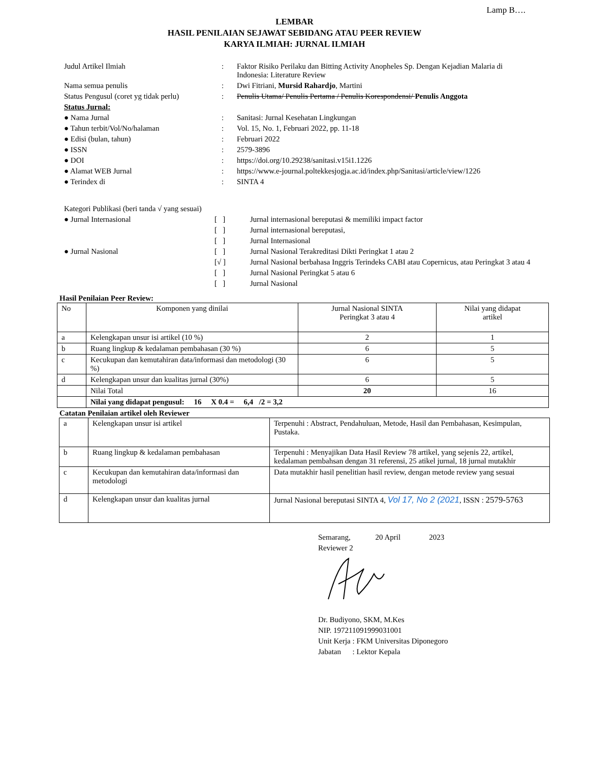Lamp B….
LEMBAR
HASIL PENILAIAN SEJAWAT SEBIDANG ATAU PEER REVIEW
KARYA ILMIAH: JURNAL ILMIAH
| Judul Artikel Ilmiah | : | Faktor Risiko Perilaku dan Bitting Activity Anopheles Sp. Dengan Kejadian Malaria di Indonesia: Literature Review |
| Nama semua penulis | : | Dwi Fitriani, Mursid Rahardjo , Martini |
| Status Pengusul (coret yg tidak perlu) | : | Penulis Utama/ Penulis Pertama / Penulis Korespondensi/ Penulis Anggota |
| Status Jurnal: | | |
| ● Nama Jurnal | : | Sanitasi: Jurnal Kesehatan Lingkungan |
| ● Tahun terbit/Vol/No/halaman | : | Vol. 15, No. 1, Februari 2022, pp. 11-18 |
| ● Edisi (bulan, tahun) | : | Februari 2022 |
| ● ISSN | : | 2579-3896 |
| ● DOI | : | https://doi.org/10.29238/sanitasi.v15i1.1226 |
| ● Alamat WEB Jurnal | : | https://www.e-journal.poltekkesjogja.ac.id/index.php/Sanitasi/article/view/1226 |
| ● Terindex di | : | SINTA 4 |
| Kategori Publikasi (beri tanda √ yang sesuai) | | |
| ● Jurnal Internasional | [ ] | Jurnal internasional bereputasi & memiliki impact factor |
| | [ ] | Jurnal internasional bereputasi, |
| | [ ] | Jurnal Internasional |
| ● Jurnal Nasional | [ ] | Jurnal Nasional Terakreditasi Dikti Peringkat 1 atau 2 |
| | [√ ] | Jurnal Nasional berbahasa Inggris Terindeks CABI atau Copernicus, atau Peringkat 3 atau 4 |
| | [ ] | Jurnal Nasional Peringkat 5 atau 6 |
| | [ ] | Jurnal Nasional |
Hasil Penilaian Peer Review:
| No | Komponen yang dinilai | Jurnal Nasional SINTA Peringkat 3 atau 4 | Nilai yang didapat artikel |
| --- | --- | --- | --- |
| a | Kelengkapan unsur isi artikel (10 %) | 2 | 1 |
| b | Ruang lingkup & kedalaman pembahasan (30 %) | 6 | 5 |
| c | Kecukupan dan kemutahiran data/informasi dan metodologi (30 %) | 6 | 5 |
| d | Kelengkapan unsur dan kualitas jurnal (30%) | 6 | 5 |
| | Nilai Total | 20 | 16 |
| | Nilai yang didapat pengusul: 16 X 0.4 = 6,4 /2 = 3,2 | | |
Catatan Penilaian artikel oleh Reviewer
| a | Kelengkapan unsur isi artikel | Terpenuhi : Abstract, Pendahuluan, Metode, Hasil dan Pembahasan, Kesimpulan, Pustaka. |
| b | Ruang lingkup & kedalaman pembahasan | Terpenuhi : Menyajikan Data Hasil Review 78 artikel, yang sejenis 22, artikel, kedalaman pembahsan dengan 31 referensi, 25 atikel jurnal, 18 jurnal mutakhir |
| c | Kecukupan dan kemutahiran data/informasi dan metodologi | Data mutakhir hasil penelitian hasil review, dengan metode review yang sesuai |
| d | Kelengkapan unsur dan kualitas jurnal | Jurnal Nasional bereputasi SINTA 4, Vol 17, No 2 (2021 , ISSN : 2579-5763 |
Semarang, 20 April 2023
Reviewer 2
Dr. Budiyono, SKM, M.Kes
NIP. 197211091999031001
Unit Kerja : FKM Universitas Diponegoro
Jabatan : Lektor Kepala